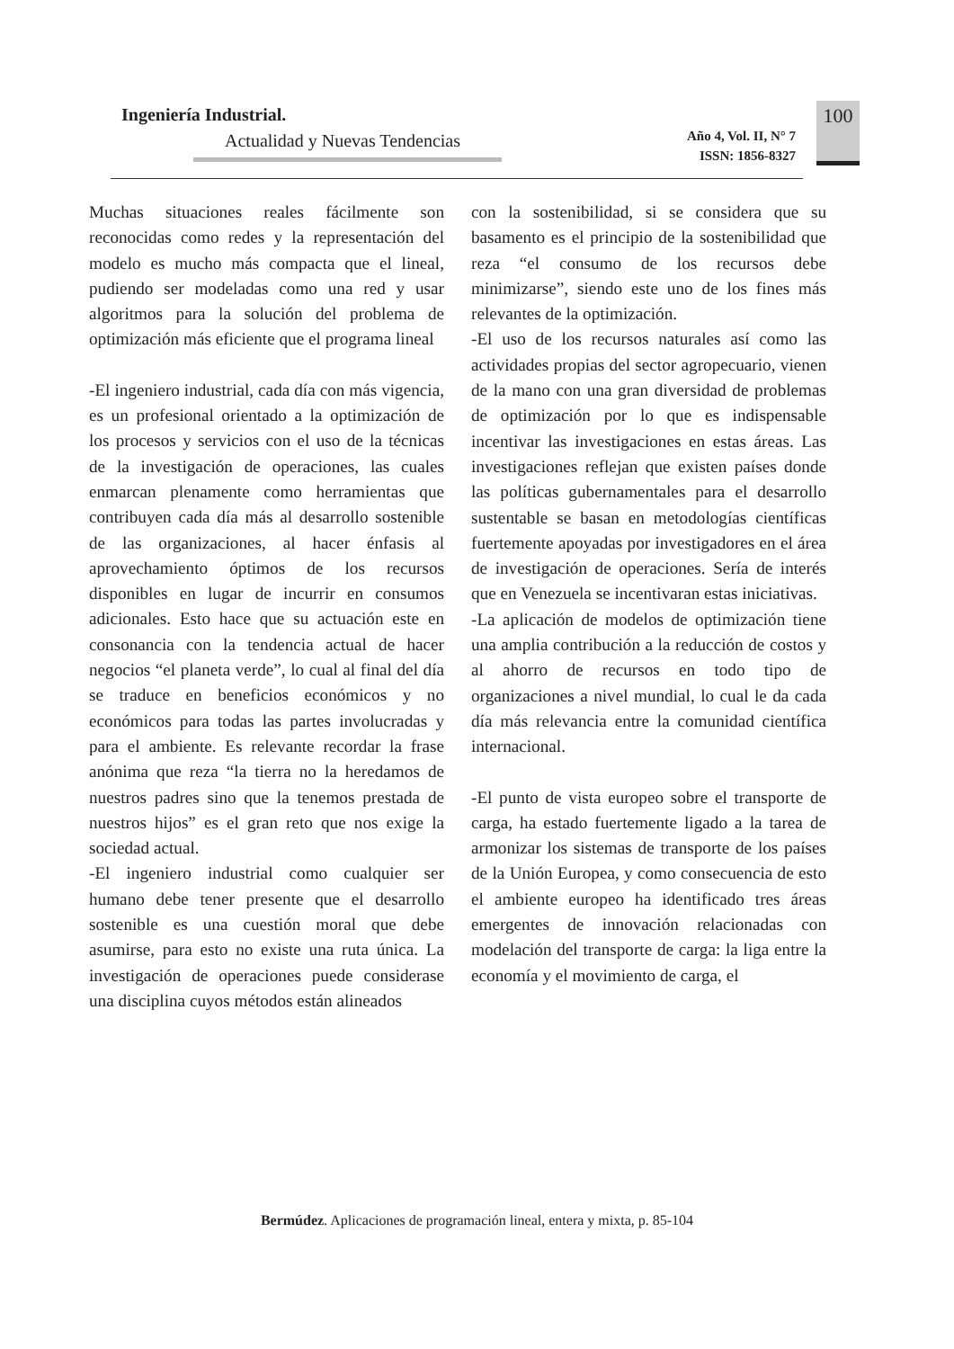Ingeniería Industrial.
Actualidad y Nuevas Tendencias
Año 4, Vol. II, N° 7
ISSN: 1856-8327
100
Muchas situaciones reales fácilmente son reconocidas como redes y la representación del modelo es mucho más compacta que el lineal, pudiendo ser modeladas como una red y usar algoritmos para la solución del problema de optimización más eficiente que el programa lineal
-El ingeniero industrial, cada día con más vigencia, es un profesional orientado a la optimización de los procesos y servicios con el uso de la técnicas de la investigación de operaciones, las cuales enmarcan plenamente como herramientas que contribuyen cada día más al desarrollo sostenible de las organizaciones, al hacer énfasis al aprovechamiento óptimos de los recursos disponibles en lugar de incurrir en consumos adicionales. Esto hace que su actuación este en consonancia con la tendencia actual de hacer negocios “el planeta verde”, lo cual al final del día se traduce en beneficios económicos y no económicos para todas las partes involucradas y para el ambiente. Es relevante recordar la frase anónima que reza “la tierra no la heredamos de nuestros padres sino que la tenemos prestada de nuestros hijos” es el gran reto que nos exige la sociedad actual.
-El ingeniero industrial como cualquier ser humano debe tener presente que el desarrollo sostenible es una cuestión moral que debe asumirse, para esto no existe una ruta única. La investigación de operaciones puede considerase una disciplina cuyos métodos están alineados
con la sostenibilidad, si se considera que su basamento es el principio de la sostenibilidad que reza “el consumo de los recursos debe minimizarse”, siendo este uno de los fines más relevantes de la optimización.
-El uso de los recursos naturales así como las actividades propias del sector agropecuario, vienen de la mano con una gran diversidad de problemas de optimización por lo que es indispensable incentivar las investigaciones en estas áreas. Las investigaciones reflejan que existen países donde las políticas gubernamentales para el desarrollo sustentable se basan en metodologías científicas fuertemente apoyadas por investigadores en el área de investigación de operaciones. Sería de interés que en Venezuela se incentivaran estas iniciativas.
-La aplicación de modelos de optimización tiene una amplia contribución a la reducción de costos y al ahorro de recursos en todo tipo de organizaciones a nivel mundial, lo cual le da cada día más relevancia entre la comunidad científica internacional.
-El punto de vista europeo sobre el transporte de carga, ha estado fuertemente ligado a la tarea de armonizar los sistemas de transporte de los países de la Unión Europea, y como consecuencia de esto el ambiente europeo ha identificado tres áreas emergentes de innovación relacionadas con modelación del transporte de carga: la liga entre la economía y el movimiento de carga, el
Bermúdez. Aplicaciones de programación lineal, entera y mixta, p. 85-104